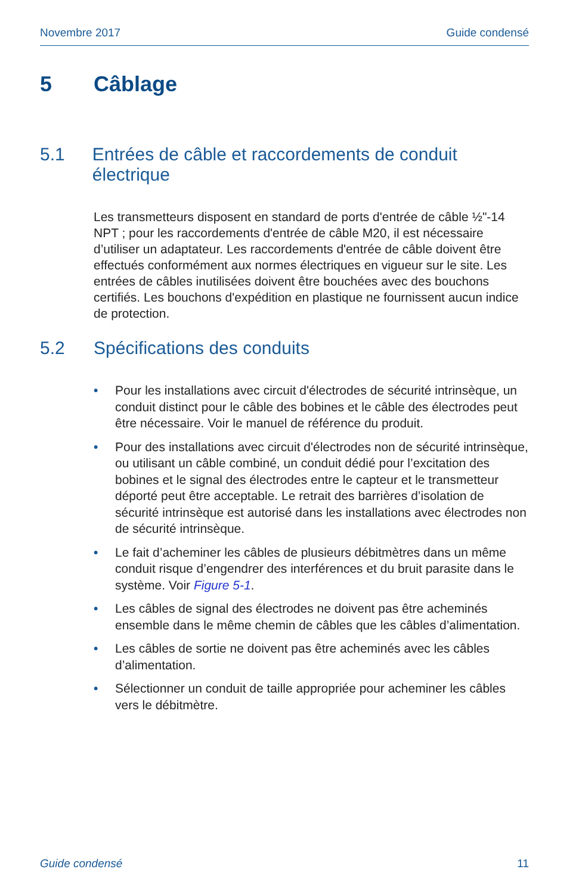Novembre 2017 Guide condensé
5 Câblage
5.1 Entrées de câble et raccordements de conduit électrique
Les transmetteurs disposent en standard de ports d'entrée de câble ½"-14 NPT ; pour les raccordements d'entrée de câble M20, il est nécessaire d’utiliser un adaptateur. Les raccordements d'entrée de câble doivent être effectués conformément aux normes électriques en vigueur sur le site. Les entrées de câbles inutilisées doivent être bouchées avec des bouchons certifiés. Les bouchons d'expédition en plastique ne fournissent aucun indice de protection.
5.2 Spécifications des conduits
• Pour les installations avec circuit d'électrodes de sécurité intrinsèque, un conduit distinct pour le câble des bobines et le câble des électrodes peut être nécessaire. Voir le manuel de référence du produit.
• Pour des installations avec circuit d'électrodes non de sécurité intrinsèque, ou utilisant un câble combiné, un conduit dédié pour l’excitation des bobines et le signal des électrodes entre le capteur et le transmetteur déporté peut être acceptable. Le retrait des barrières d’isolation de sécurité intrinsèque est autorisé dans les installations avec électrodes non de sécurité intrinsèque.
• Le fait d’acheminer les câbles de plusieurs débitmètres dans un même conduit risque d’engendrer des interférences et du bruit parasite dans le système. Voir Figure 5-1.
• Les câbles de signal des électrodes ne doivent pas être acheminés ensemble dans le même chemin de câbles que les câbles d’alimentation.
• Les câbles de sortie ne doivent pas être acheminés avec les câbles d’alimentation.
• Sélectionner un conduit de taille appropriée pour acheminer les câbles vers le débitmètre.
Guide condensé 11